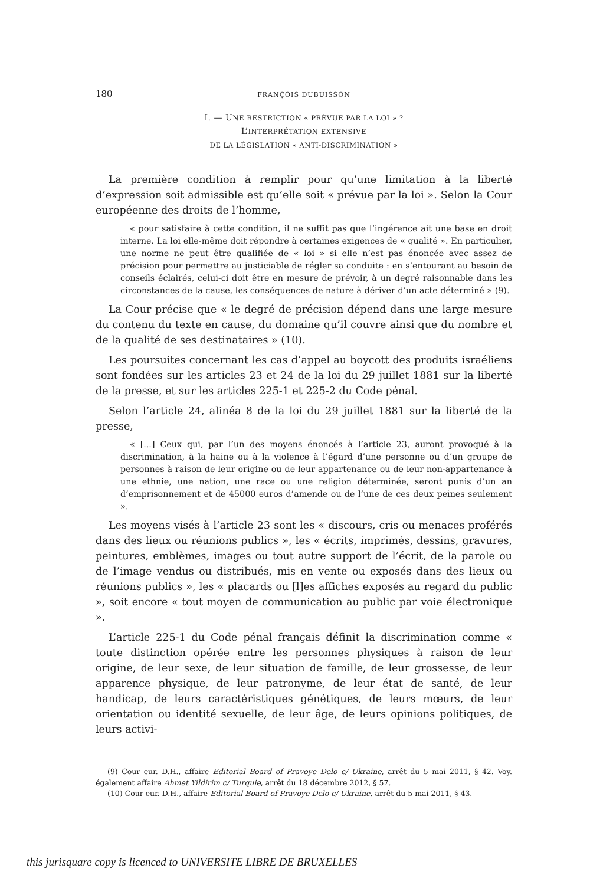180 FRANÇOIS DUBUISSON
I. — UNE RESTRICTION « PRÉVUE PAR LA LOI » ?
L’INTERPRÉTATION EXTENSIVE
DE LA LÉGISLATION « ANTI-DISCRIMINATION »
La première condition à remplir pour qu’une limitation à la liberté d’expression soit admissible est qu’elle soit « prévue par la loi ». Selon la Cour européenne des droits de l’homme,
« pour satisfaire à cette condition, il ne suffit pas que l’ingérence ait une base en droit interne. La loi elle-même doit répondre à certaines exigences de « qualité ». En particulier, une norme ne peut être qualifiée de « loi » si elle n’est pas énoncée avec assez de précision pour permettre au justiciable de régler sa conduite : en s’entourant au besoin de conseils éclairés, celui-ci doit être en mesure de prévoir, à un degré raisonnable dans les circonstances de la cause, les conséquences de nature à dériver d’un acte déterminé » (9).
La Cour précise que « le degré de précision dépend dans une large mesure du contenu du texte en cause, du domaine qu’il couvre ainsi que du nombre et de la qualité de ses destinataires » (10).
Les poursuites concernant les cas d’appel au boycott des produits israéliens sont fondées sur les articles 23 et 24 de la loi du 29 juillet 1881 sur la liberté de la presse, et sur les articles 225-1 et 225-2 du Code pénal.
Selon l’article 24, alinéa 8 de la loi du 29 juillet 1881 sur la liberté de la presse,
« [...] Ceux qui, par l’un des moyens énoncés à l’article 23, auront provoqué à la discrimination, à la haine ou à la violence à l’égard d’une personne ou d’un groupe de personnes à raison de leur origine ou de leur appartenance ou de leur non-appartenance à une ethnie, une nation, une race ou une religion déterminée, seront punis d’un an d’emprisonnement et de 45000 euros d’amende ou de l’une de ces deux peines seulement ».
Les moyens visés à l’article 23 sont les « discours, cris ou menaces proférés dans des lieux ou réunions publics », les « écrits, imprimés, dessins, gravures, peintures, emblèmes, images ou tout autre support de l’écrit, de la parole ou de l’image vendus ou distribués, mis en vente ou exposés dans des lieux ou réunions publics », les « placards ou [l]es affiches exposés au regard du public », soit encore « tout moyen de communication au public par voie électronique ».
L’article 225-1 du Code pénal français définit la discrimination comme « toute distinction opérée entre les personnes physiques à raison de leur origine, de leur sexe, de leur situation de famille, de leur grossesse, de leur apparence physique, de leur patronyme, de leur état de santé, de leur handicap, de leurs caractéristiques génétiques, de leurs mœurs, de leur orientation ou identité sexuelle, de leur âge, de leurs opinions politiques, de leurs activi-
(9) Cour eur. D.H., affaire Editorial Board of Pravoye Delo c/ Ukraine, arrêt du 5 mai 2011, § 42. Voy. également affaire Ahmet Yildirim c/ Turquie, arrêt du 18 décembre 2012, § 57.
(10) Cour eur. D.H., affaire Editorial Board of Pravoye Delo c/ Ukraine, arrêt du 5 mai 2011, § 43.
this jurisquare copy is licenced to UNIVERSITE LIBRE DE BRUXELLES